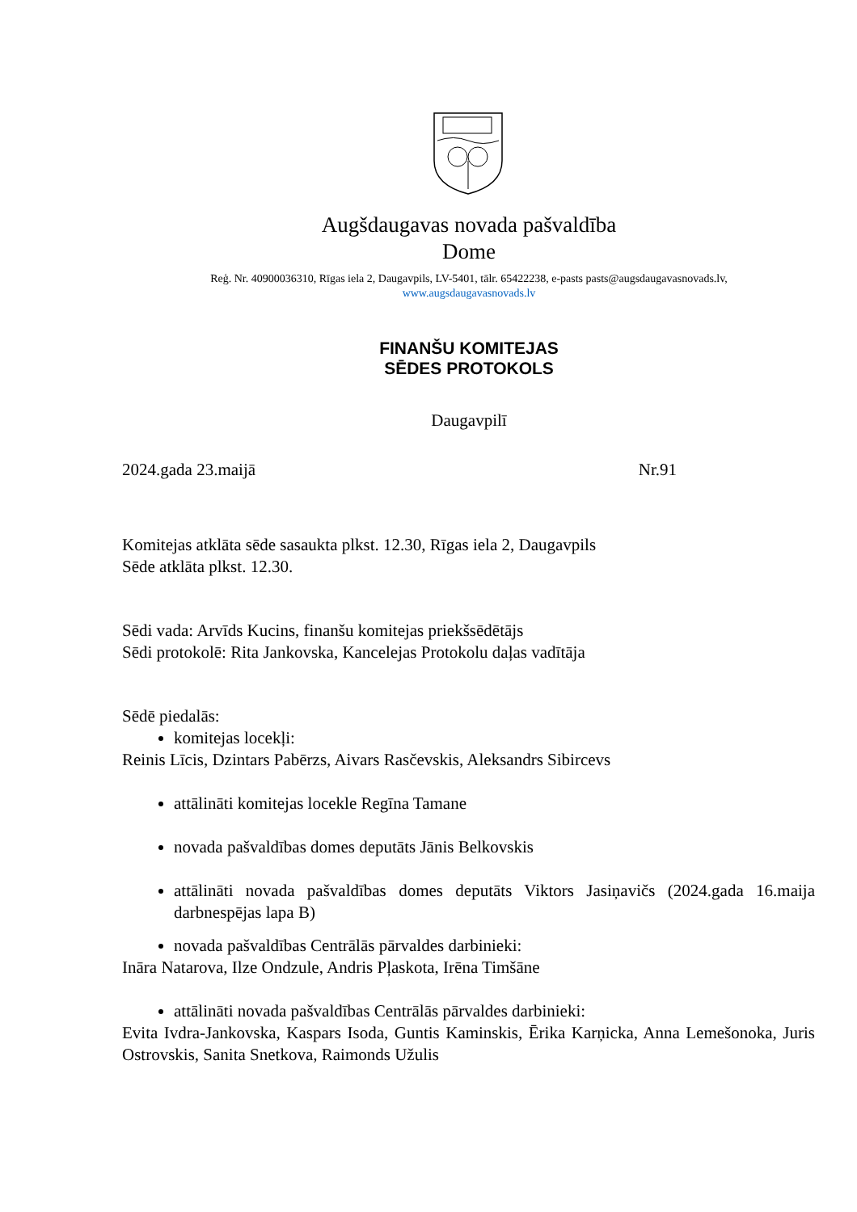Augšdaugavas novada pašvaldība
Dome
Reģ. Nr. 40900036310, Rīgas iela 2, Daugavpils, LV-5401, tālr. 65422238, e-pasts pasts@augsdaugavasnovads.lv,
www.augsdaugavasnovads.lv
FINANŠU KOMITEJAS
SĒDES PROTOKOLS
Daugavpilī
2024.gada 23.maijā Nr.91
Komitejas atklāta sēde sasaukta plkst. 12.30, Rīgas iela 2, Daugavpils
Sēde atklāta plkst. 12.30.
Sēdi vada: Arvīds Kucins, finanšu komitejas priekšsēdētājs
Sēdi protokolē: Rita Jankovska, Kancelejas Protokolu daļas vadītāja
Sēdē piedalās:
komitejas locekļi:
Reinis Līcis, Dzintars Pabērzs, Aivars Rasčevskis, Aleksandrs Sibircevs
attālināti komitejas locekle Regīna Tamane
novada pašvaldības domes deputāts Jānis Belkovskis
attālināti novada pašvaldības domes deputāts Viktors Jasiņavičs (2024.gada 16.maija darbnespējas lapa B)
novada pašvaldības Centrālās pārvaldes darbinieki:
Ināra Natarova, Ilze Ondzule, Andris Pļaskota, Irēna Timšāne
attālināti novada pašvaldības Centrālās pārvaldes darbinieki:
Evita Ivdra-Jankovska, Kaspars Isoda, Guntis Kaminskis, Ērika Karņicka, Anna Lemešonoka, Juris Ostrovskis, Sanita Snetkova, Raimonds Užulis